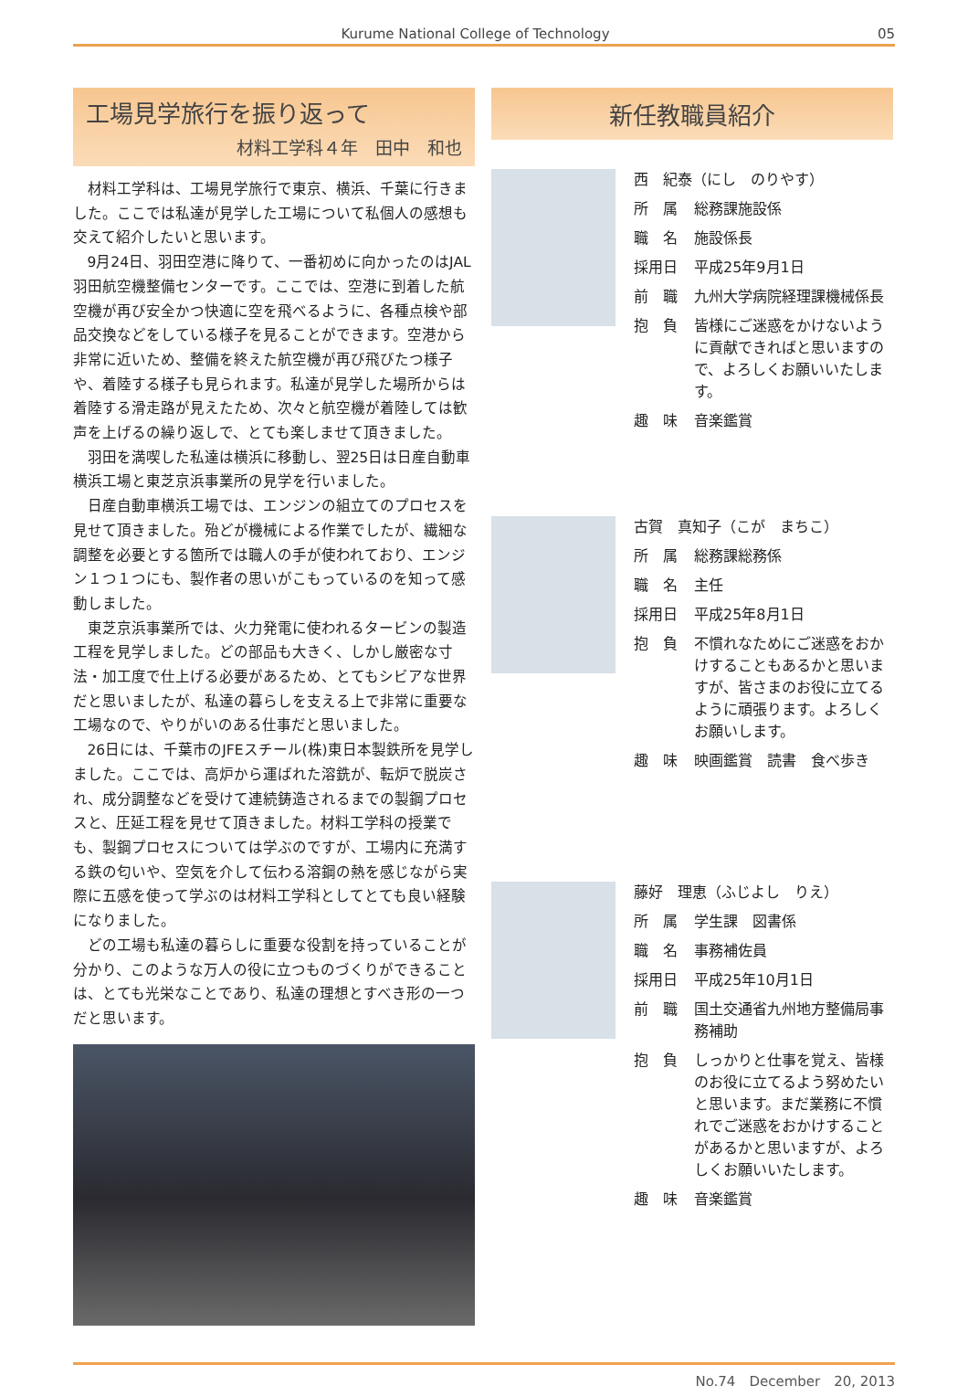Kurume National College of Technology 05
工場見学旅行を振り返って
材料工学科４年　田中　和也
材料工学科は、工場見学旅行で東京、横浜、千葉に行きました。ここでは私達が見学した工場について私個人の感想も交えて紹介したいと思います。
9月24日、羽田空港に降りて、一番初めに向かったのはJAL羽田航空機整備センターです。ここでは、空港に到着した航空機が再び安全かつ快適に空を飛べるように、各種点検や部品交換などをしている様子を見ることができます。空港から非常に近いため、整備を終えた航空機が再び飛びたつ様子や、着陸する様子も見られます。私達が見学した場所からは着陸する滑走路が見えたため、次々と航空機が着陸しては歓声を上げるの繰り返しで、とても楽しませて頂きました。
羽田を満喫した私達は横浜に移動し、翌25日は日産自動車横浜工場と東芝京浜事業所の見学を行いました。
日産自動車横浜工場では、エンジンの組立てのプロセスを見せて頂きました。殆どが機械による作業でしたが、繊細な調整を必要とする箇所では職人の手が使われており、エンジン１つ１つにも、製作者の思いがこもっているのを知って感動しました。
東芝京浜事業所では、火力発電に使われるタービンの製造工程を見学しました。どの部品も大きく、しかし厳密な寸法・加工度で仕上げる必要があるため、とてもシビアな世界だと思いましたが、私達の暮らしを支える上で非常に重要な工場なので、やりがいのある仕事だと思いました。
26日には、千葉市のJFEスチール(株)東日本製鉄所を見学しました。ここでは、高炉から運ばれた溶銑が、転炉で脱炭され、成分調整などを受けて連続鋳造されるまでの製鋼プロセスと、圧延工程を見せて頂きました。材料工学科の授業でも、製鋼プロセスについては学ぶのですが、工場内に充満する鉄の匂いや、空気を介して伝わる溶鋼の熱を感じながら実際に五感を使って学ぶのは材料工学科としてとても良い経験になりました。
どの工場も私達の暮らしに重要な役割を持っていることが分かり、このような万人の役に立つものづくりができることは、とても光栄なことであり、私達の理想とすべき形の一つだと思います。
新任教職員紹介
西　紀泰（にし　のりやす）
所　属 総務課施設係
職　名 施設係長
採用日 平成25年9月1日
前　職 九州大学病院経理課機械係長
抱　負 皆様にご迷惑をかけないように貢献できればと思いますので、よろしくお願いいたします。
趣　味 音楽鑑賞
古賀　真知子（こが　まちこ）
所　属 総務課総務係
職　名 主任
採用日 平成25年8月1日
抱　負 不慣れなためにご迷惑をおかけすることもあるかと思いますが、皆さまのお役に立てるように頑張ります。よろしくお願いします。
趣　味 映画鑑賞　読書　食べ歩き
藤好　理恵（ふじよし　りえ）
所　属 学生課　図書係
職　名 事務補佐員
採用日 平成25年10月1日
前　職 国土交通省九州地方整備局事務補助
抱　負 しっかりと仕事を覚え、皆様のお役に立てるよう努めたいと思います。まだ業務に不慣れでご迷惑をおかけすることがあるかと思いますが、よろしくお願いいたします。
趣　味 音楽鑑賞
No.74　December　20, 2013